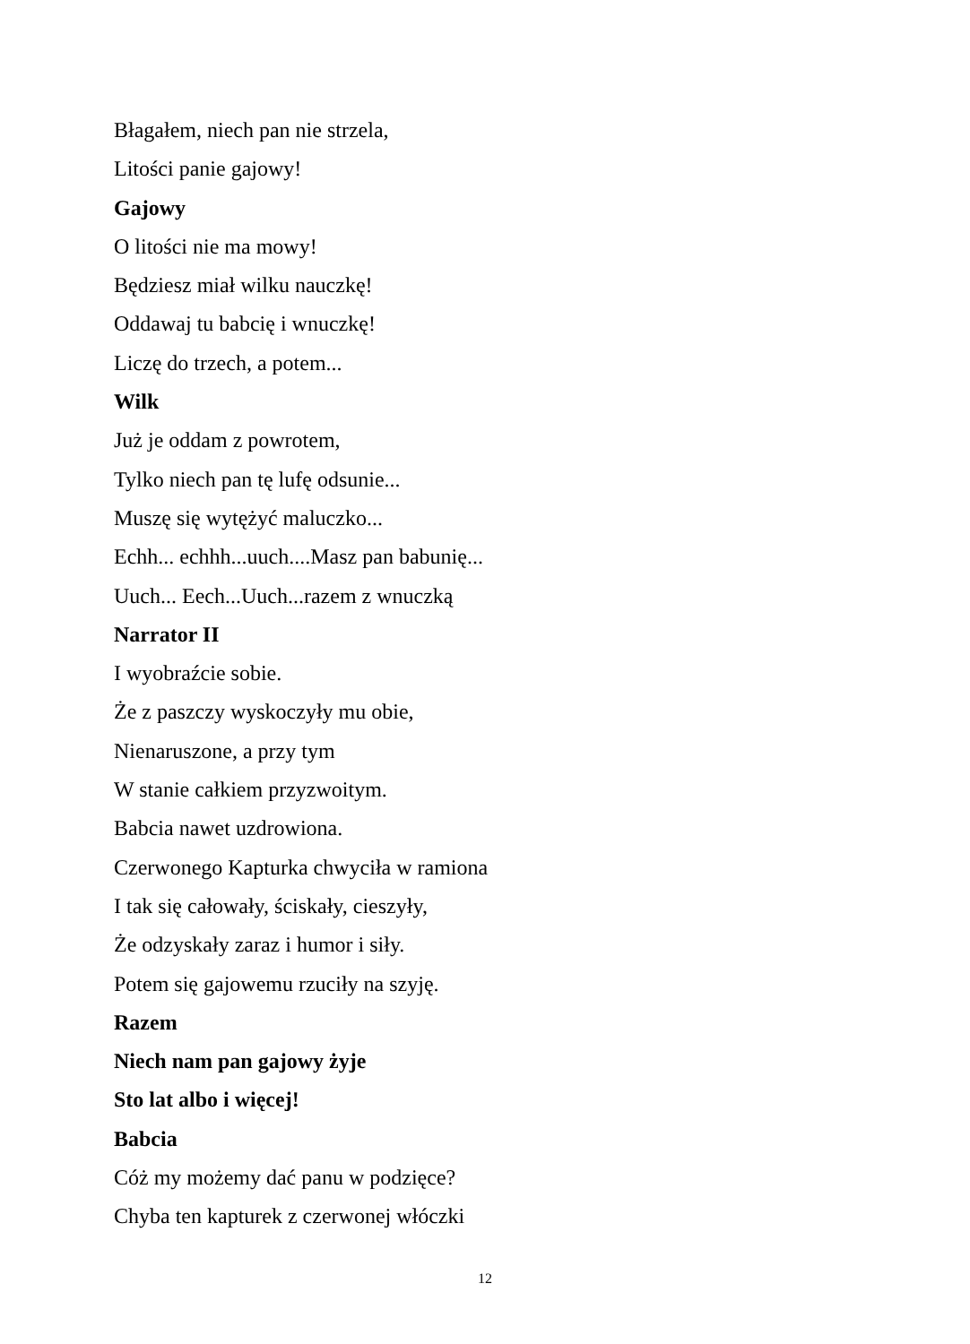Błagałem, niech pan nie strzela,
Litości panie gajowy!
Gajowy
O litości nie ma mowy!
Będziesz miał wilku nauczkę!
Oddawaj tu babcię i wnuczkę!
Liczę do trzech, a potem...
Wilk
Już je oddam z powrotem,
Tylko niech pan tę lufę odsunie...
Muszę się wytężyć maluczko...
Echh... echhh...uuch....Masz pan babunię...
Uuch... Eech...Uuch...razem z wnuczką
Narrator II
I wyobraźcie sobie.
Że z paszczy wyskoczyły mu obie,
Nienaruszone, a przy tym
W stanie całkiem przyzwoitym.
Babcia nawet uzdrowiona.
Czerwonego Kapturka chwyciła w ramiona
I tak się całowały, ściskały, cieszyły,
Że odzyskały zaraz i humor i siły.
Potem się gajowemu rzuciły na szyję.
Razem
Niech nam pan gajowy żyje
Sto lat albo i więcej!
Babcia
Cóż my możemy dać panu w podzięce?
Chyba ten kapturek z czerwonej włóczki
12